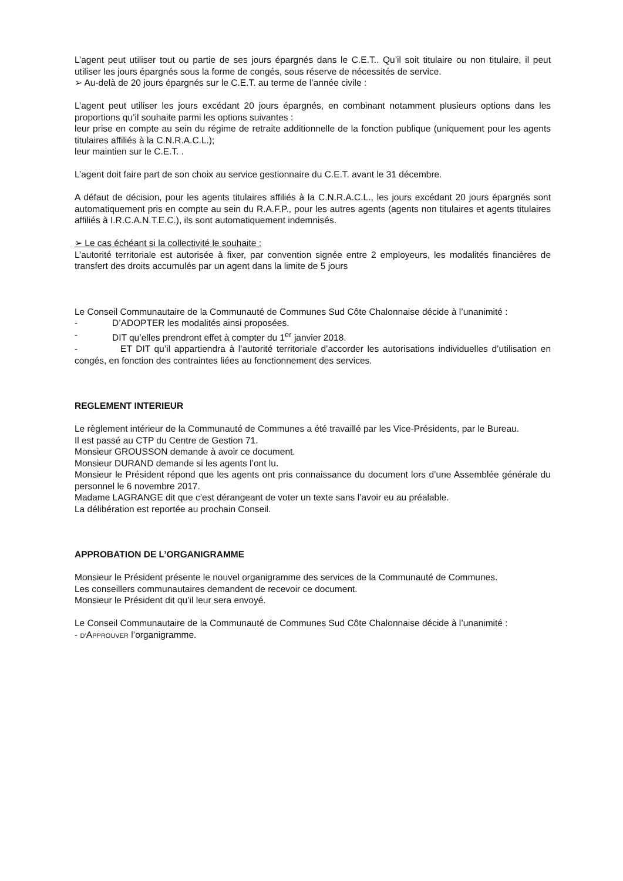L’agent peut utiliser tout ou partie de ses jours épargnés dans le C.E.T.. Qu’il soit titulaire ou non titulaire, il peut utiliser les jours épargnés sous la forme de congés, sous réserve de nécessités de service.
➢ Au-delà de 20 jours épargnés sur le C.E.T. au terme de l’année civile :
L’agent peut utiliser les jours excédant 20 jours épargnés, en combinant notamment plusieurs options dans les proportions qu’il souhaite parmi les options suivantes :
leur prise en compte au sein du régime de retraite additionnelle de la fonction publique (uniquement pour les agents titulaires affiliés à la C.N.R.A.C.L.);
leur maintien sur le C.E.T. .
L’agent doit faire part de son choix au service gestionnaire du C.E.T. avant le 31 décembre.
A défaut de décision, pour les agents titulaires affiliés à la C.N.R.A.C.L., les jours excédant 20 jours épargnés sont automatiquement pris en compte au sein du R.A.F.P., pour les autres agents (agents non titulaires et agents titulaires affiliés à I.R.C.A.N.T.E.C.), ils sont automatiquement indemnisés.
➢ Le cas échéant si la collectivité le souhaite :
L’autorité territoriale est autorisée à fixer, par convention signée entre 2 employeurs, les modalités financières de transfert des droits accumulés par un agent dans la limite de 5 jours
Le Conseil Communautaire de la Communauté de Communes Sud Côte Chalonnaise décide à l’unanimité :
- D’ADOPTER les modalités ainsi proposées.
- DIT qu’elles prendront effet à compter du 1<sup>er</sup> janvier 2018.
- ET DIT qu’il appartiendra à l’autorité territoriale d’accorder les autorisations individuelles d’utilisation en congés, en fonction des contraintes liées au fonctionnement des services.
REGLEMENT INTERIEUR
Le règlement intérieur de la Communauté de Communes a été travaillé par les Vice-Présidents, par le Bureau.
Il est passé au CTP du Centre de Gestion 71.
Monsieur GROUSSON demande à avoir ce document.
Monsieur DURAND demande si les agents l’ont lu.
Monsieur le Président répond que les agents ont pris connaissance du document lors d’une Assemblée générale du personnel le 6 novembre 2017.
Madame LAGRANGE dit que c’est dérangeant de voter un texte sans l’avoir eu au préalable.
La délibération est reportée au prochain Conseil.
APPROBATION DE L’ORGANIGRAMME
Monsieur le Président présente le nouvel organigramme des services de la Communauté de Communes.
Les conseillers communautaires demandent de recevoir ce document.
Monsieur le Président dit qu’il leur sera envoyé.
Le Conseil Communautaire de la Communauté de Communes Sud Côte Chalonnaise décide à l’unanimité :
- D’APPROUVER l’organigramme.